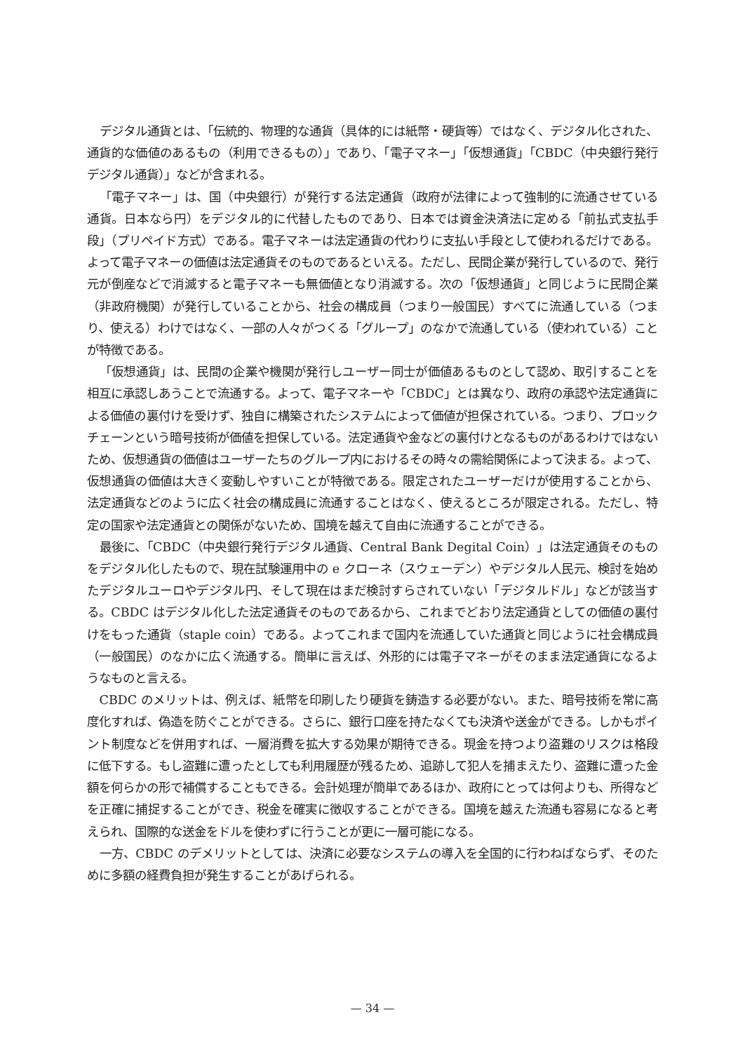デジタル通貨とは、「伝統的、物理的な通貨（具体的には紙幣・硬貨等）ではなく、デジタル化された、通貨的な価値のあるもの（利用できるもの）」であり、「電子マネー」「仮想通貨」「CBDC（中央銀行発行デジタル通貨）」などが含まれる。
「電子マネー」は、国（中央銀行）が発行する法定通貨（政府が法律によって強制的に流通させている通貨。日本なら円）をデジタル的に代替したものであり、日本では資金決済法に定める「前払式支払手段」（プリペイド方式）である。電子マネーは法定通貨の代わりに支払い手段として使われるだけである。よって電子マネーの価値は法定通貨そのものであるといえる。ただし、民間企業が発行しているので、発行元が倒産などで消滅すると電子マネーも無価値となり消滅する。次の「仮想通貨」と同じように民間企業（非政府機関）が発行していることから、社会の構成員（つまり一般国民）すべてに流通している（つまり、使える）わけではなく、一部の人々がつくる「グループ」のなかで流通している（使われている）ことが特徴である。
「仮想通貨」は、民間の企業や機関が発行しユーザー同士が価値あるものとして認め、取引することを相互に承認しあうことで流通する。よって、電子マネーや「CBDC」とは異なり、政府の承認や法定通貨による価値の裏付けを受けず、独自に構築されたシステムによって価値が担保されている。つまり、ブロックチェーンという暗号技術が価値を担保している。法定通貨や金などの裏付けとなるものがあるわけではないため、仮想通貨の価値はユーザーたちのグループ内におけるその時々の需給関係によって決まる。よって、仮想通貨の価値は大きく変動しやすいことが特徴である。限定されたユーザーだけが使用することから、法定通貨などのように広く社会の構成員に流通することはなく、使えるところが限定される。ただし、特定の国家や法定通貨との関係がないため、国境を越えて自由に流通することができる。
最後に、「CBDC（中央銀行発行デジタル通貨、Central Bank Degital Coin）」は法定通貨そのものをデジタル化したもので、現在試験運用中の e クローネ（スウェーデン）やデジタル人民元、検討を始めたデジタルユーロやデジタル円、そして現在はまだ検討すらされていない「デジタルドル」などが該当する。CBDC はデジタル化した法定通貨そのものであるから、これまでどおり法定通貨としての価値の裏付けをもった通貨（staple coin）である。よってこれまで国内を流通していた通貨と同じように社会構成員（一般国民）のなかに広く流通する。簡単に言えば、外形的には電子マネーがそのまま法定通貨になるようなものと言える。
CBDC のメリットは、例えば、紙幣を印刷したり硬貨を鋳造する必要がない。また、暗号技術を常に高度化すれば、偽造を防ぐことができる。さらに、銀行口座を持たなくても決済や送金ができる。しかもポイント制度などを併用すれば、一層消費を拡大する効果が期待できる。現金を持つより盗難のリスクは格段に低下する。もし盗難に遭ったとしても利用履歴が残るため、追跡して犯人を捕まえたり、盗難に遭った金額を何らかの形で補償することもできる。会計処理が簡単であるほか、政府にとっては何よりも、所得などを正確に捕捉することができ、税金を確実に徴収することができる。国境を越えた流通も容易になると考えられ、国際的な送金をドルを使わずに行うことが更に一層可能になる。
一方、CBDC のデメリットとしては、決済に必要なシステムの導入を全国的に行わねばならず、そのために多額の経費負担が発生することがあげられる。
— 34 —